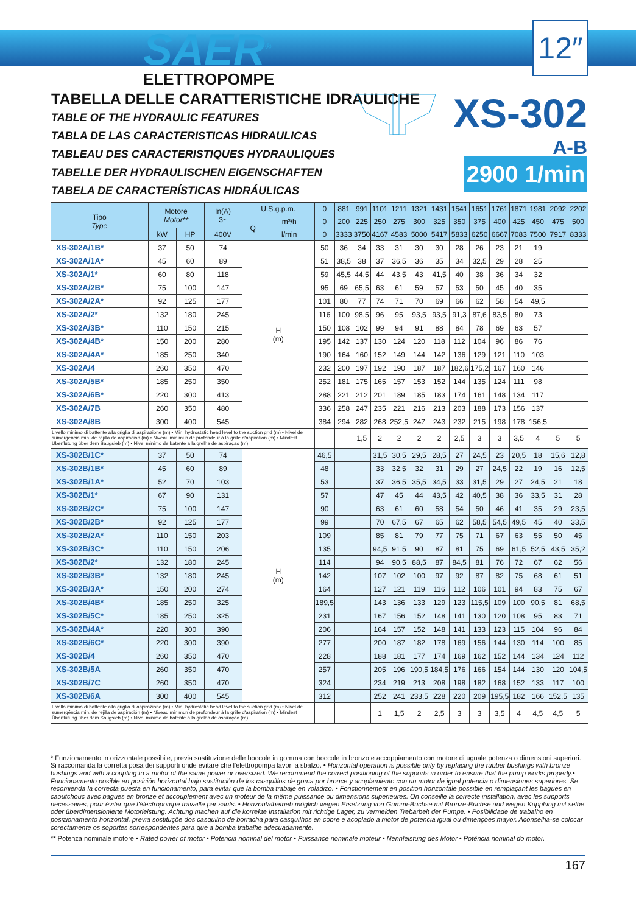SAER<sup>®</sup>
ELETTROPOMPE
12″
TABELLA DELLE CARATTERISTICHE IDRAULICHE
TABLE OF THE HYDRAULIC FEATURES
TABLA DE LAS CARACTERISTICAS HIDRAULICAS
TABLEAU DES CARACTERISTIQUES HYDRAULIQUES
TABELLE DER HYDRAULISCHEN EIGENSCHAFTEN
TABELA DE CARACTERÍSTICAS HIDRÁULICAS
XS-302
A-B
2900 1/min
| Tipo Type | Motore Motor** | | In(A) 3~ | U.S.g.p.m. | | 0 | 881 | 991 | 1101 | 1211 | 1321 | 1431 | 1541 | 1651 | 1761 | 1871 | 1981 | 2092 | 2202 |
| --- | --- | --- | --- | --- | --- | --- | --- | --- | --- | --- | --- | --- | --- | --- | --- | --- | --- | --- | --- |
| | | | | Q | m³/h | 0 | 200 | 225 | 250 | 275 | 300 | 325 | 350 | 375 | 400 | 425 | 450 | 475 | 500 |
| | kW | HP | 400V | | l/min | 0 | 3333 | 3750 | 4167 | 4583 | 5000 | 5417 | 5833 | 6250 | 6667 | 7083 | 7500 | 7917 | 8333 |
| XS-302A/1B* | 37 | 50 | 74 | H (m) | | 50 | 36 | 34 | 33 | 31 | 30 | 30 | 28 | 26 | 23 | 21 | 19 | | |
| XS-302A/1A* | 45 | 60 | 89 | | | 51 | 38,5 | 38 | 37 | 36,5 | 36 | 35 | 34 | 32,5 | 29 | 28 | 25 | | |
| XS-302A/1* | 60 | 80 | 118 | | | 59 | 45,5 | 44,5 | 44 | 43,5 | 43 | 41,5 | 40 | 38 | 36 | 34 | 32 | | |
| XS-302A/2B* | 75 | 100 | 147 | | | 95 | 69 | 65,5 | 63 | 61 | 59 | 57 | 53 | 50 | 45 | 40 | 35 | | |
| XS-302A/2A* | 92 | 125 | 177 | | | 101 | 80 | 77 | 74 | 71 | 70 | 69 | 66 | 62 | 58 | 54 | 49,5 | | |
| XS-302A/2* | 132 | 180 | 245 | | | 116 | 100 | 98,5 | 96 | 95 | 93,5 | 93,5 | 91,3 | 87,6 | 83,5 | 80 | 73 | | |
| XS-302A/3B* | 110 | 150 | 215 | | | 150 | 108 | 102 | 99 | 94 | 91 | 88 | 84 | 78 | 69 | 63 | 57 | | |
| XS-302A/4B* | 150 | 200 | 280 | | | 195 | 142 | 137 | 130 | 124 | 120 | 118 | 112 | 104 | 96 | 86 | 76 | | |
| XS-302A/4A* | 185 | 250 | 340 | | | 190 | 164 | 160 | 152 | 149 | 144 | 142 | 136 | 129 | 121 | 110 | 103 | | |
| XS-302A/4 | 260 | 350 | 470 | | | 232 | 200 | 197 | 192 | 190 | 187 | 187 | 182,6 | 175,2 | 167 | 160 | 146 | | |
| XS-302A/5B* | 185 | 250 | 350 | | | 252 | 181 | 175 | 165 | 157 | 153 | 152 | 144 | 135 | 124 | 111 | 98 | | |
| XS-302A/6B* | 220 | 300 | 413 | | | 288 | 221 | 212 | 201 | 189 | 185 | 183 | 174 | 161 | 148 | 134 | 117 | | |
| XS-302A/7B | 260 | 350 | 480 | | | 336 | 258 | 247 | 235 | 221 | 216 | 213 | 203 | 188 | 173 | 156 | 137 | | |
| XS-302A/8B | 300 | 400 | 545 | | | 384 | 294 | 282 | 268 | 252,5 | 247 | 243 | 232 | 215 | 198 | 178 | 156,5 | | |
| Livello minimo di battente alla griglia di aspirazione (m) • Min. hydrostatic head level to the suction grid (m) • Nivel de sumergéncia min. de rejilla de aspiración (m) • Niveau minimun de profondeur à la grille d'aspiration (m) • Mindest Überflutung über dem Saugsieb (m) • Nivel minimo de batente a la grelha de aspiraçao (m) | | | | | | | | 1,5 | 2 | 2 | 2 | 2 | 2,5 | 3 | 3 | 3,5 | 4 | 5 | 5 |
| XS-302B/1C* | 37 | 50 | 74 | H (m) | | 46,5 | | | 31,5 | 30,5 | 29,5 | 28,5 | 27 | 24,5 | 23 | 20,5 | 18 | 15,6 | 12,8 |
| XS-302B/1B* | 45 | 60 | 89 | | | 48 | | | 33 | 32,5 | 32 | 31 | 29 | 27 | 24,5 | 22 | 19 | 16 | 12,5 |
| XS-302B/1A* | 52 | 70 | 103 | | | 53 | | | 37 | 36,5 | 35,5 | 34,5 | 33 | 31,5 | 29 | 27 | 24,5 | 21 | 18 |
| XS-302B/1* | 67 | 90 | 131 | | | 57 | | | 47 | 45 | 44 | 43,5 | 42 | 40,5 | 38 | 36 | 33,5 | 31 | 28 |
| XS-302B/2C* | 75 | 100 | 147 | | | 90 | | | 63 | 61 | 60 | 58 | 54 | 50 | 46 | 41 | 35 | 29 | 23,5 |
| XS-302B/2B* | 92 | 125 | 177 | | | 99 | | | 70 | 67,5 | 67 | 65 | 62 | 58,5 | 54,5 | 49,5 | 45 | 40 | 33,5 |
| XS-302B/2A* | 110 | 150 | 203 | | | 109 | | | 85 | 81 | 79 | 77 | 75 | 71 | 67 | 63 | 55 | 50 | 45 |
| XS-302B/3C* | 110 | 150 | 206 | | | 135 | | | 94,5 | 91,5 | 90 | 87 | 81 | 75 | 69 | 61,5 | 52,5 | 43,5 | 35,2 |
| XS-302B/2* | 132 | 180 | 245 | | | 114 | | | 94 | 90,5 | 88,5 | 87 | 84,5 | 81 | 76 | 72 | 67 | 62 | 56 |
| XS-302B/3B* | 132 | 180 | 245 | | | 142 | | | 107 | 102 | 100 | 97 | 92 | 87 | 82 | 75 | 68 | 61 | 51 |
| XS-302B/3A* | 150 | 200 | 274 | | | 164 | | | 127 | 121 | 119 | 116 | 112 | 106 | 101 | 94 | 83 | 75 | 67 |
| XS-302B/4B* | 185 | 250 | 325 | | | 189,5 | | | 143 | 136 | 133 | 129 | 123 | 115,5 | 109 | 100 | 90,5 | 81 | 68,5 |
| XS-302B/5C* | 185 | 250 | 325 | | | 231 | | | 167 | 156 | 152 | 148 | 141 | 130 | 120 | 108 | 95 | 83 | 71 |
| XS-302B/4A* | 220 | 300 | 390 | | | 206 | | | 164 | 157 | 152 | 148 | 141 | 133 | 123 | 115 | 104 | 96 | 84 |
| XS-302B/6C* | 220 | 300 | 390 | | | 277 | | | 200 | 187 | 182 | 178 | 169 | 156 | 144 | 130 | 114 | 100 | 85 |
| XS-302B/4 | 260 | 350 | 470 | | | 228 | | | 188 | 181 | 177 | 174 | 169 | 162 | 152 | 144 | 134 | 124 | 112 |
| XS-302B/5A | 260 | 350 | 470 | | | 257 | | | 205 | 196 | 190,5 | 184,5 | 176 | 166 | 154 | 144 | 130 | 120 | 104,5 |
| XS-302B/7C | 260 | 350 | 470 | | | 324 | | | 234 | 219 | 213 | 208 | 198 | 182 | 168 | 152 | 133 | 117 | 100 |
| XS-302B/6A | 300 | 400 | 545 | | | 312 | | | 252 | 241 | 233,5 | 228 | 220 | 209 | 195,5 | 182 | 166 | 152,5 | 135 |
| Livello minimo di battente alla griglia di aspirazione (m) • Min. hydrostatic head level to the suction grid (m) • Nivel de sumergéncia min. de rejilla de aspiración (m) • Niveau minimun de profondeur à la grille d'aspiration (m) • Mindest Überflutung über dem Saugsieb (m) • Nivel minimo de batente a la grelha de aspiraçao (m) | | | | | | | | | 1 | 1,5 | 2 | 2,5 | 3 | 3 | 3,5 | 4 | 4,5 | 4,5 | 5 |
* Funzionamento in orizzontale possibile, previa sostituzione delle boccole in gomma con boccole in bronzo e accoppiamento con motore di uguale potenza o dimensioni superiori. Si raccomanda la corretta posa dei supporti onde evitare che l'elettropompa lavori a sbalzo. • Horizontal operation is possible only by replacing the rubber bushings with bronze bushings and with a coupling to a motor of the same power or oversized. We recommend the correct positioning of the supports in order to ensure that the pump works properly.• Funcionamento posible en posición horizontal bajo sustitución de los casquillos de goma por bronce y acoplamiento con un motor de igual potencia o dimensiones superiores. Se recomienda la correcta puesta en funcionamento, para evitar que la bomba trabaje en voladizo. • Fonctionnement en position horizontale possible en remplaçant les bagues en caoutchouc avec bagues en bronze et accouplement avec un moteur de la même puissance ou dimensions superieures. On conseille la correcte installation, avec les supports necessaires, pour éviter que l'électropompe travaille par sauts. • Horizontalbetrieb möglich wegen Ersetzung von Gummi-Buchse mit Bronze-Buchse und wegen Kupplung mit selbe oder überdimensionierte Motorleistung. Achtung machen auf die korrekte Installation mit richtige Lager, zu vermeiden Trebarbeit der Pumpe. • Posibilidade de trabalho en posizionamento horizontal, previa sostituçõe dos casquilho de borracha para casquilhos en cobre e acoplado a motor de potencia igual ou dimençöes mayor. Aconselha-se colocar corectamente os soportes sorrespondentes para que a bomba trabalhe adecuadamente.
** Potenza nominale motore • Rated power of motor • Potencia nominal del motor • Puissance nominale moteur • Nennleistung des Motor • Potência nominal do motor.
167